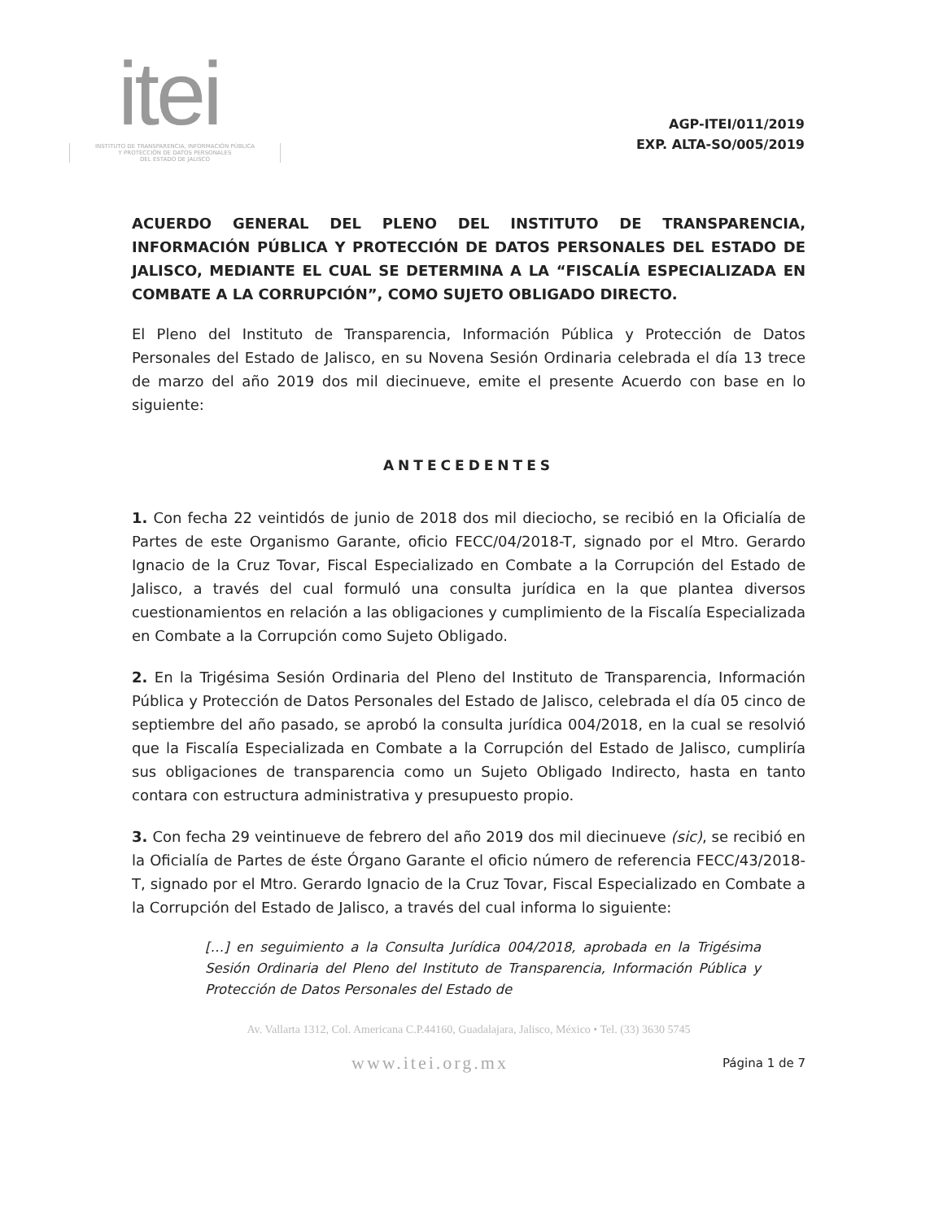itei
INSTITUTO DE TRANSPARENCIA, INFORMACIÓN PÚBLICA
Y PROTECCIÓN DE DATOS PERSONALES
DEL ESTADO DE JALISCO
AGP-ITEI/011/2019
EXP. ALTA-SO/005/2019
ACUERDO GENERAL DEL PLENO DEL INSTITUTO DE TRANSPARENCIA, INFORMACIÓN PÚBLICA Y PROTECCIÓN DE DATOS PERSONALES DEL ESTADO DE JALISCO, MEDIANTE EL CUAL SE DETERMINA A LA “FISCALÍA ESPECIALIZADA EN COMBATE A LA CORRUPCIÓN”, COMO SUJETO OBLIGADO DIRECTO.
El Pleno del Instituto de Transparencia, Información Pública y Protección de Datos Personales del Estado de Jalisco, en su Novena Sesión Ordinaria celebrada el día 13 trece de marzo del año 2019 dos mil diecinueve, emite el presente Acuerdo con base en lo siguiente:
ANTECEDENTES
1. Con fecha 22 veintidós de junio de 2018 dos mil dieciocho, se recibió en la Oficialía de Partes de este Organismo Garante, oficio FECC/04/2018-T, signado por el Mtro. Gerardo Ignacio de la Cruz Tovar, Fiscal Especializado en Combate a la Corrupción del Estado de Jalisco, a través del cual formuló una consulta jurídica en la que plantea diversos cuestionamientos en relación a las obligaciones y cumplimiento de la Fiscalía Especializada en Combate a la Corrupción como Sujeto Obligado.
2. En la Trigésima Sesión Ordinaria del Pleno del Instituto de Transparencia, Información Pública y Protección de Datos Personales del Estado de Jalisco, celebrada el día 05 cinco de septiembre del año pasado, se aprobó la consulta jurídica 004/2018, en la cual se resolvió que la Fiscalía Especializada en Combate a la Corrupción del Estado de Jalisco, cumpliría sus obligaciones de transparencia como un Sujeto Obligado Indirecto, hasta en tanto contara con estructura administrativa y presupuesto propio.
3. Con fecha 29 veintinueve de febrero del año 2019 dos mil diecinueve (sic), se recibió en la Oficialía de Partes de éste Órgano Garante el oficio número de referencia FECC/43/2018-T, signado por el Mtro. Gerardo Ignacio de la Cruz Tovar, Fiscal Especializado en Combate a la Corrupción del Estado de Jalisco, a través del cual informa lo siguiente:
[…] en seguimiento a la Consulta Jurídica 004/2018, aprobada en la Trigésima Sesión Ordinaria del Pleno del Instituto de Transparencia, Información Pública y Protección de Datos Personales del Estado de
Av. Vallarta 1312, Col. Americana C.P.44160, Guadalajara, Jalisco, México • Tel. (33) 3630 5745
www.itei.org.mx Página 1 de 7